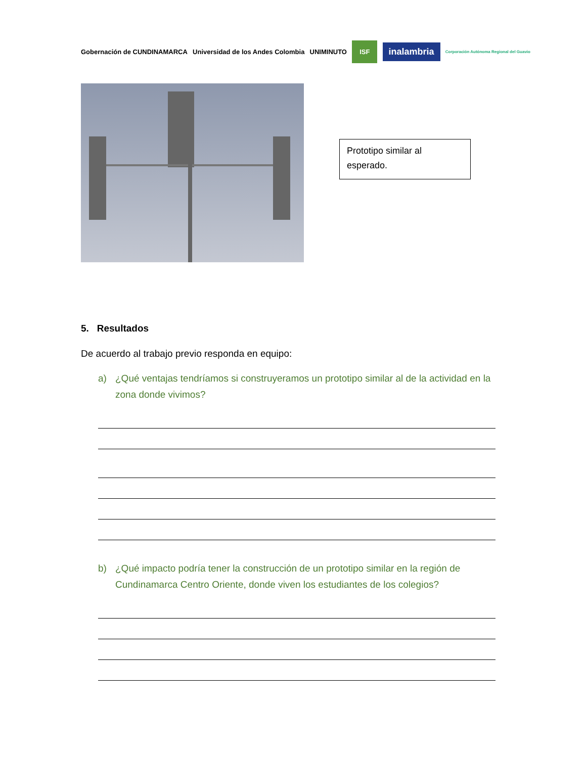Gobernación de CUNDINAMARCA
Universidad de los Andes Colombia
UNIMINUTO
ISF
inalambria
Corporación Autónoma Regional del Guavio
Prototipo similar al esperado.
5. Resultados
De acuerdo al trabajo previo responda en equipo:
a) ¿Qué ventajas tendríamos si construyeramos un prototipo similar al de la actividad en la zona donde vivimos?
b) ¿Qué impacto podría tener la construcción de un prototipo similar en la región de Cundinamarca Centro Oriente, donde viven los estudiantes de los colegios?